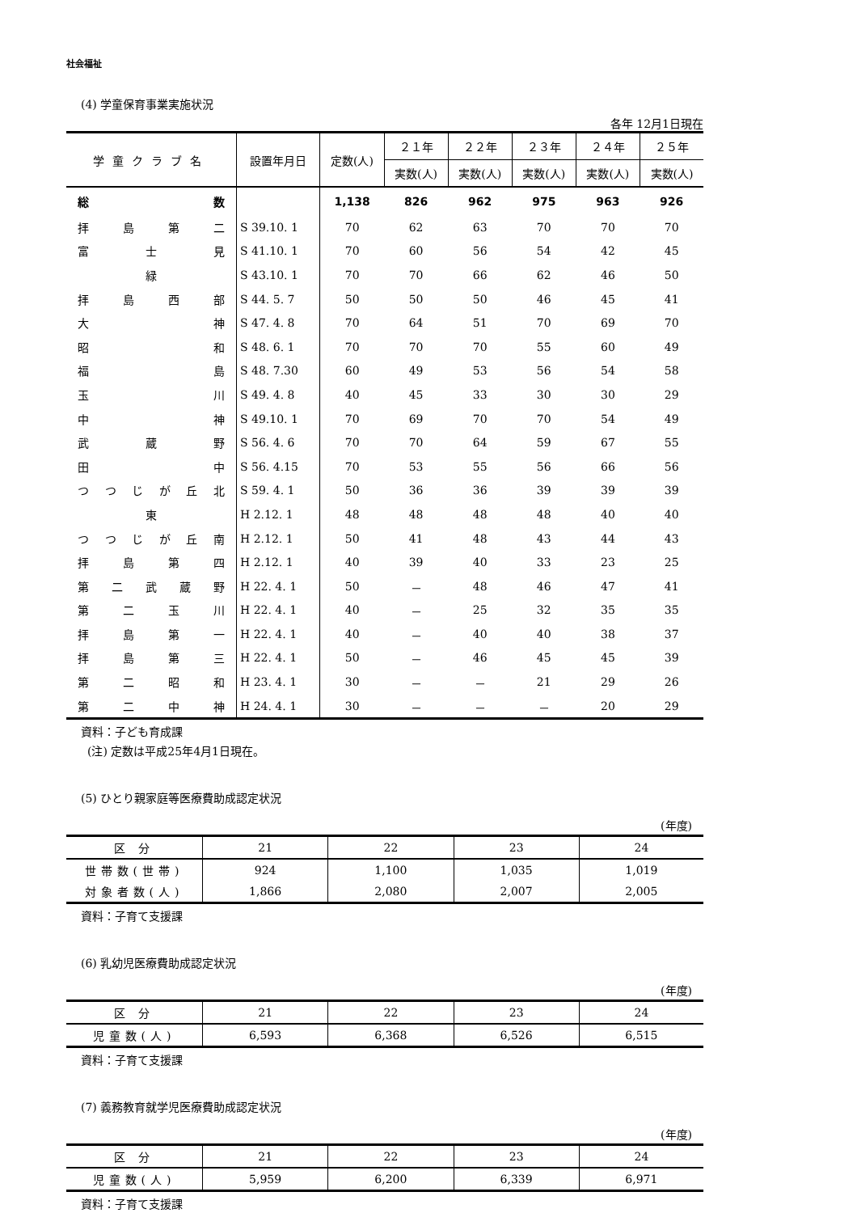社会福祉
(4) 学童保育事業実施状況
各年 12月1日現在
| 学童クラブ名 | 設置年月日 | 定数(人) | ２１年 | ２２年 | ２３年 | ２４年 | ２５年 |
| --- | --- | --- | --- | --- | --- | --- | --- |
| | | | 実数(人) | 実数(人) | 実数(人) | 実数(人) | 実数(人) |
| 総 数 | | 1,138 | 826 | 962 | 975 | 963 | 926 |
| 拝 島 第 二 | S 39.10. 1 | 70 | 62 | 63 | 70 | 70 | 70 |
| 富 士 見 | S 41.10. 1 | 70 | 60 | 56 | 54 | 42 | 45 |
| 緑 | S 43.10. 1 | 70 | 70 | 66 | 62 | 46 | 50 |
| 拝 島 西 部 | S 44. 5. 7 | 50 | 50 | 50 | 46 | 45 | 41 |
| 大 神 | S 47. 4. 8 | 70 | 64 | 51 | 70 | 69 | 70 |
| 昭 和 | S 48. 6. 1 | 70 | 70 | 70 | 55 | 60 | 49 |
| 福 島 | S 48. 7.30 | 60 | 49 | 53 | 56 | 54 | 58 |
| 玉 川 | S 49. 4. 8 | 40 | 45 | 33 | 30 | 30 | 29 |
| 中 神 | S 49.10. 1 | 70 | 69 | 70 | 70 | 54 | 49 |
| 武 蔵 野 | S 56. 4. 6 | 70 | 70 | 64 | 59 | 67 | 55 |
| 田 中 | S 56. 4.15 | 70 | 53 | 55 | 56 | 66 | 56 |
| つ つ じ が 丘 北 | S 59. 4. 1 | 50 | 36 | 36 | 39 | 39 | 39 |
| 東 | H 2.12. 1 | 48 | 48 | 48 | 48 | 40 | 40 |
| つ つ じ が 丘 南 | H 2.12. 1 | 50 | 41 | 48 | 43 | 44 | 43 |
| 拝 島 第 四 | H 2.12. 1 | 40 | 39 | 40 | 33 | 23 | 25 |
| 第 二 武 蔵 野 | H 22. 4. 1 | 50 | － | 48 | 46 | 47 | 41 |
| 第 二 玉 川 | H 22. 4. 1 | 40 | － | 25 | 32 | 35 | 35 |
| 拝 島 第 一 | H 22. 4. 1 | 40 | － | 40 | 40 | 38 | 37 |
| 拝 島 第 三 | H 22. 4. 1 | 50 | － | 46 | 45 | 45 | 39 |
| 第 二 昭 和 | H 23. 4. 1 | 30 | － | － | 21 | 29 | 26 |
| 第 二 中 神 | H 24. 4. 1 | 30 | － | － | － | 20 | 29 |
資料：子ども育成課
(注) 定数は平成25年4月1日現在。
(5) ひとり親家庭等医療費助成認定状況
(年度)
| 区 分 | 21 | 22 | 23 | 24 |
| --- | --- | --- | --- | --- |
| 世帯数(世帯) | 924 | 1,100 | 1,035 | 1,019 |
| 対象者数(人) | 1,866 | 2,080 | 2,007 | 2,005 |
資料：子育て支援課
(6) 乳幼児医療費助成認定状況
(年度)
| 区 分 | 21 | 22 | 23 | 24 |
| --- | --- | --- | --- | --- |
| 児童数(人) | 6,593 | 6,368 | 6,526 | 6,515 |
資料：子育て支援課
(7) 義務教育就学児医療費助成認定状況
(年度)
| 区 分 | 21 | 22 | 23 | 24 |
| --- | --- | --- | --- | --- |
| 児童数(人) | 5,959 | 6,200 | 6,339 | 6,971 |
資料：子育て支援課